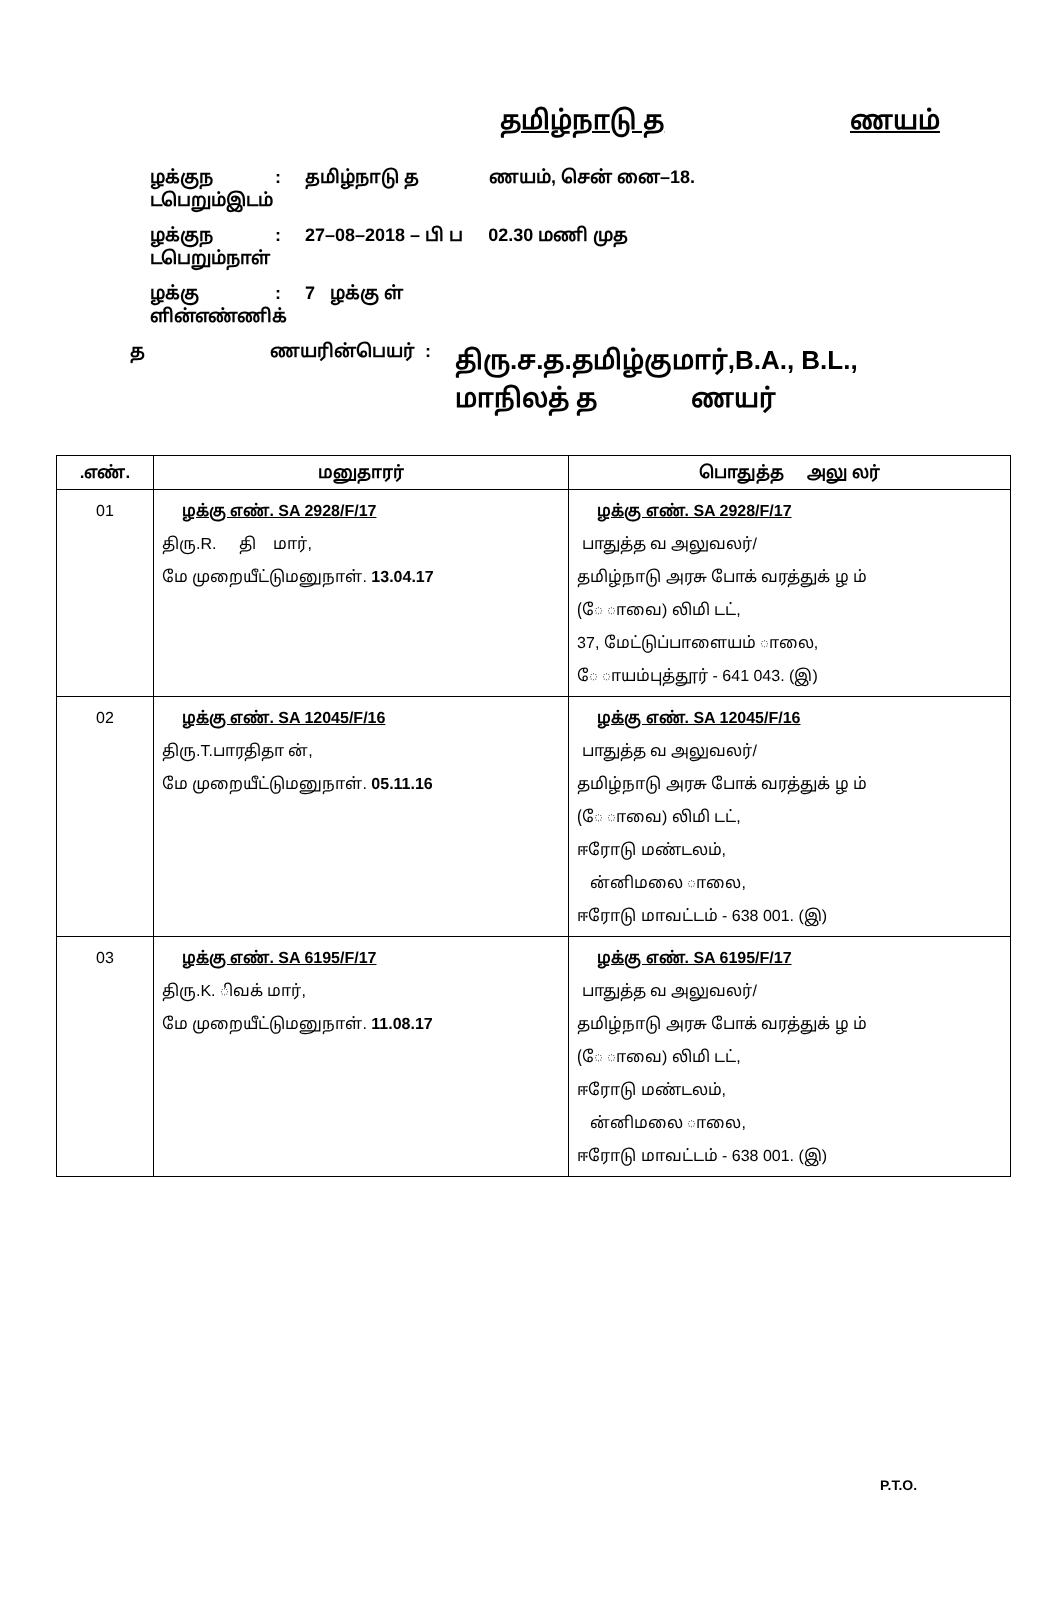தமிழ்நாடு த ணயம்
ழக்குந டபெறும்இடம் : தமிழ்நாடு த ணயம், சென் னை–18.
ழக்குந டபெறும்நாள் : 27–08–2018 – பி ப 02.30 மணி முத
ழக்கு ளின்எண்ணிக் : 7 ழக்கு ள்
த ணயரின்பெயர் :
திரு.ச.த.தமிழ்குமார்,B.A., B.L.,
மாநிலத் த ணயர்
| .எண். | மனுதாரர் | பொதுத்த அலு லர் |
| --- | --- | --- |
| 01 | ழக்கு எண். SA 2928/F/17 திரு.R. தி மார், மே முறையீட்டுமனுநாள். 13.04.17 | ழக்கு எண். SA 2928/F/17 பாதுத்த வ அலுவலர்/ தமிழ்நாடு அரசு போக் வரத்துக் ழ ம் (ே ாவை) லிமி டட், 37, மேட்டுப்பாளையம் ாலை, ே ாயம்புத்தூர் - 641 043. (இ) |
| 02 | ழக்கு எண். SA 12045/F/16 திரு.T.பாரதிதா ன், மே முறையீட்டுமனுநாள். 05.11.16 | ழக்கு எண். SA 12045/F/16 பாதுத்த வ அலுவலர்/ தமிழ்நாடு அரசு போக் வரத்துக் ழ ம் (ே ாவை) லிமி டட், ஈரோடு மண்டலம், ன்னிமலை ாலை, ஈரோடு மாவட்டம் - 638 001. (இ) |
| 03 | ழக்கு எண். SA 6195/F/17 திரு.K. ிவக் மார், மே முறையீட்டுமனுநாள். 11.08.17 | ழக்கு எண். SA 6195/F/17 பாதுத்த வ அலுவலர்/ தமிழ்நாடு அரசு போக் வரத்துக் ழ ம் (ே ாவை) லிமி டட், ஈரோடு மண்டலம், ன்னிமலை ாலை, ஈரோடு மாவட்டம் - 638 001. (இ) |
P.T.O.